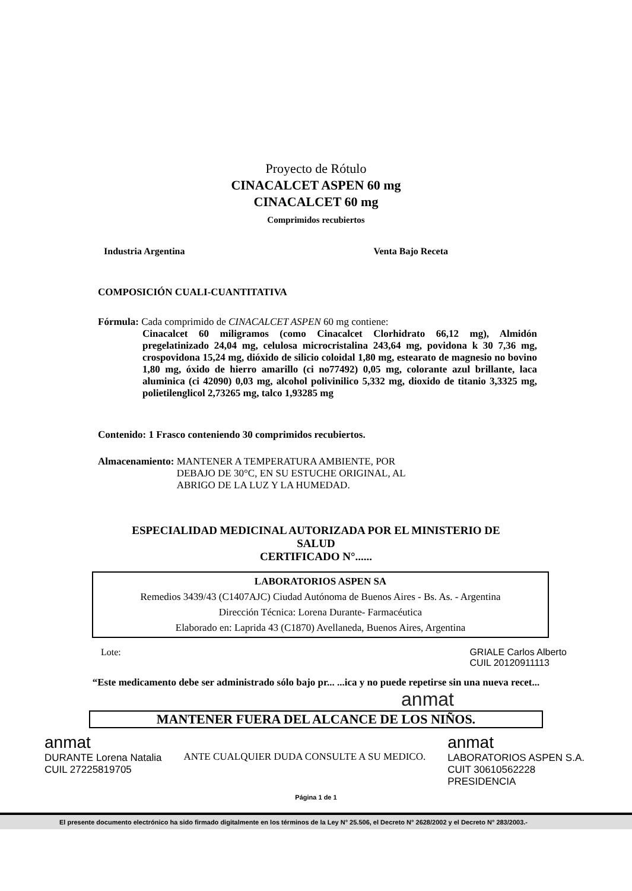Proyecto de Rótulo
CINACALCET ASPEN 60 mg
CINACALCET 60 mg
Comprimidos recubiertos
Industria Argentina Venta Bajo Receta
COMPOSICIÓN CUALI-CUANTITATIVA
Fórmula: Cada comprimido de CINACALCET ASPEN 60 mg contiene:
Cinacalcet 60 miligramos (como Cinacalcet Clorhidrato 66,12 mg), Almidón pregelatinizado 24,04 mg, celulosa microcristalina 243,64 mg, povidona k 30 7,36 mg, crospovidona 15,24 mg, dióxido de silicio coloidal 1,80 mg, estearato de magnesio no bovino 1,80 mg, óxido de hierro amarillo (ci no77492) 0,05 mg, colorante azul brillante, laca aluminica (ci 42090) 0,03 mg, alcohol polivinilico 5,332 mg, dioxido de titanio 3,3325 mg, polietilenglicol 2,73265 mg, talco 1,93285 mg
Contenido: 1 Frasco conteniendo 30 comprimidos recubiertos.
Almacenamiento: MANTENER A TEMPERATURA AMBIENTE, POR
DEBAJO DE 30°C, EN SU ESTUCHE ORIGINAL, AL
ABRIGO DE LA LUZ Y LA HUMEDAD.
ESPECIALIDAD MEDICINAL AUTORIZADA POR EL MINISTERIO DE SALUD
CERTIFICADO N°......
LABORATORIOS ASPEN SA
Remedios 3439/43 (C1407AJC) Ciudad Autónoma de Buenos Aires - Bs. As. - Argentina
Dirección Técnica: Lorena Durante- Farmacéutica
Elaborado en: Laprida 43 (C1870) Avellaneda, Buenos Aires, Argentina
Lote: GRIALE Carlos Alberto
CUIL 20120911113
“Este medicamento debe ser administrado sólo bajo pr... ...ica y no puede repetirse sin una nueva recet...
anmat
MANTENER FUERA DEL ALCANCE DE LOS NIÑOS.
anmat
DURANTE Lorena Natalia
CUIL 27225819705
ANTE CUALQUIER DUDA CONSULTE A SU MEDICO.
anmat
LABORATORIOS ASPEN S.A.
CUIT 30610562228
PRESIDENCIA
Página 1 de 1
El presente documento electrónico ha sido firmado digitalmente en los términos de la Ley N° 25.506, el Decreto N° 2628/2002 y el Decreto N° 283/2003.-